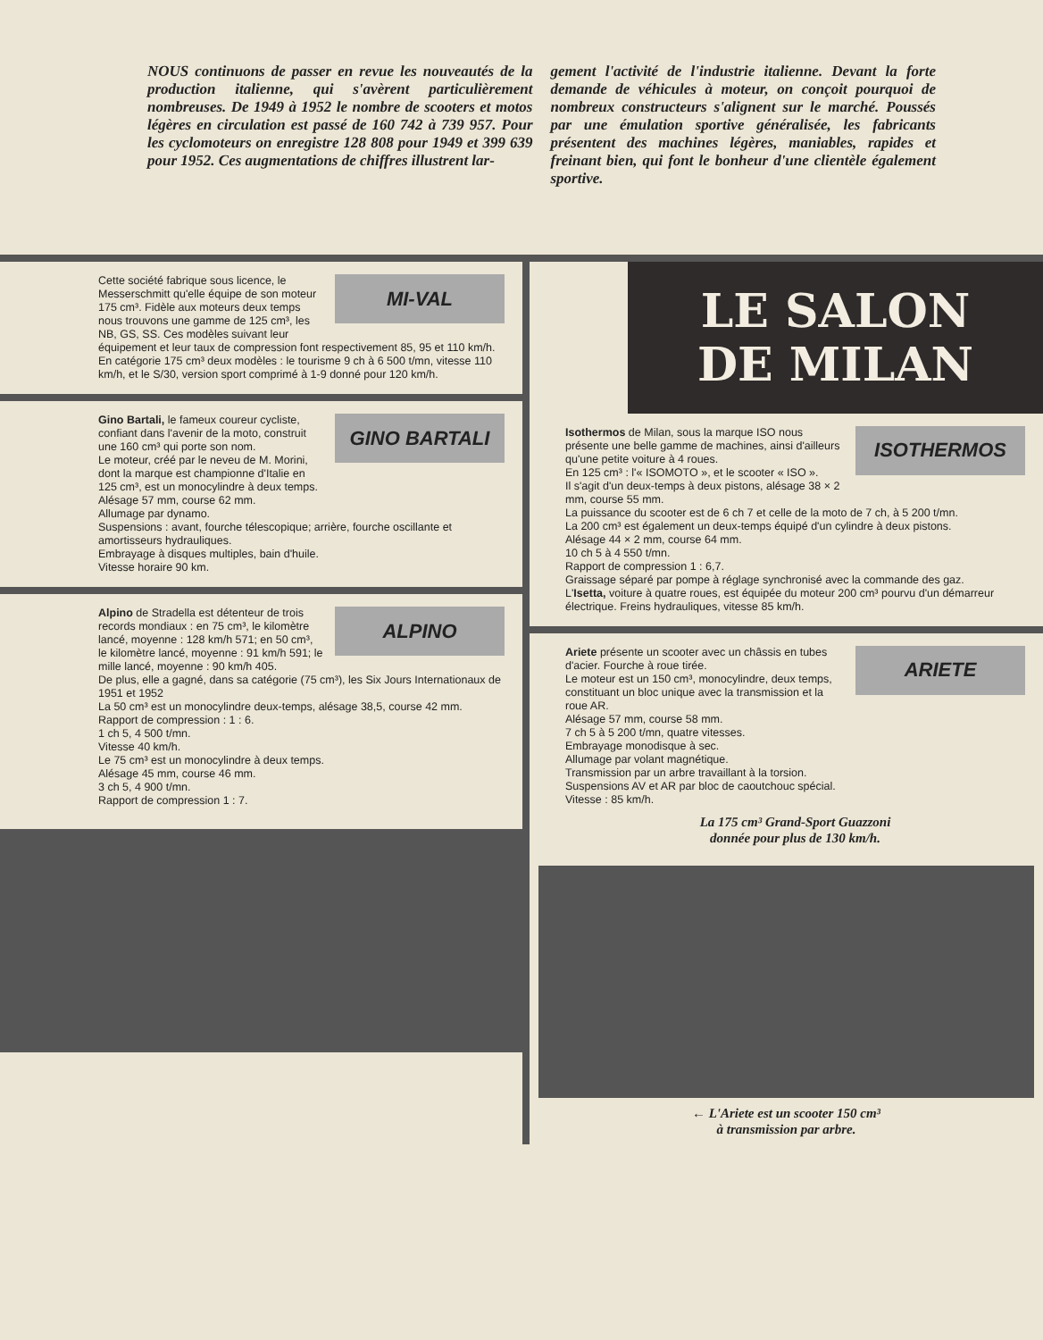NOUS continuons de passer en revue les nouveautés de la production italienne, qui s'avèrent particulièrement nombreuses. De 1949 à 1952 le nombre de scooters et motos légères en circulation est passé de 160 742 à 739 957. Pour les cyclomoteurs on enregistre 128 808 pour 1949 et 399 639 pour 1952. Ces augmentations de chiffres illustrent lar-
gement l'activité de l'industrie italienne. Devant la forte demande de véhicules à moteur, on conçoit pourquoi de nombreux constructeurs s'alignent sur le marché. Poussés par une émulation sportive généralisée, les fabricants présentent des machines légères, maniables, rapides et freinant bien, qui font le bonheur d'une clientèle également sportive.
MI-VAL
Cette société fabrique sous licence, le Messerschmitt qu'elle équipe de son moteur 175 cm³. Fidèle aux moteurs deux temps nous trouvons une gamme de 125 cm³, les NB, GS, SS. Ces modèles suivant leur équipement et leur taux de compression font respectivement 85, 95 et 110 km/h. En catégorie 175 cm³ deux modèles : le tourisme 9 ch à 6 500 t/mn, vitesse 110 km/h, et le S/30, version sport comprimé à 1-9 donné pour 120 km/h.
GINO BARTALI
Gino Bartali, le fameux coureur cycliste, confiant dans l'avenir de la moto, construit une 160 cm³ qui porte son nom.
Le moteur, créé par le neveu de M. Morini, dont la marque est championne d'Italie en 125 cm³, est un monocylindre à deux temps.
Alésage 57 mm, course 62 mm.
Allumage par dynamo.
Suspensions : avant, fourche télescopique; arrière, fourche oscillante et amortisseurs hydrauliques.
Embrayage à disques multiples, bain d'huile.
Vitesse horaire 90 km.
ALPINO
Alpino de Stradella est détenteur de trois records mondiaux : en 75 cm³, le kilomètre lancé, moyenne : 128 km/h 571; en 50 cm³, le kilomètre lancé, moyenne : 91 km/h 591; le mille lancé, moyenne : 90 km/h 405.
De plus, elle a gagné, dans sa catégorie (75 cm³), les Six Jours Internationaux de 1951 et 1952
La 50 cm³ est un monocylindre deux-temps, alésage 38,5, course 42 mm.
Rapport de compression : 1 : 6.
1 ch 5, 4 500 t/mn.
Vitesse 40 km/h.
Le 75 cm³ est un monocylindre à deux temps.
Alésage 45 mm, course 46 mm.
3 ch 5, 4 900 t/mn.
Rapport de compression 1 : 7.
LE SALON
DE MILAN
ISOTHERMOS
Isothermos de Milan, sous la marque ISO nous présente une belle gamme de machines, ainsi d'ailleurs qu'une petite voiture à 4 roues.
En 125 cm³ : l'« ISOMOTO », et le scooter « ISO ».
Il s'agit d'un deux-temps à deux pistons, alésage 38 × 2 mm, course 55 mm.
La puissance du scooter est de 6 ch 7 et celle de la moto de 7 ch, à 5 200 t/mn.
La 200 cm³ est également un deux-temps équipé d'un cylindre à deux pistons.
Alésage 44 × 2 mm, course 64 mm.
10 ch 5 à 4 550 t/mn.
Rapport de compression 1 : 6,7.
Graissage séparé par pompe à réglage synchronisé avec la commande des gaz.
L'Isetta, voiture à quatre roues, est équipée du moteur 200 cm³ pourvu d'un démarreur électrique. Freins hydrauliques, vitesse 85 km/h.
ARIETE
Ariete présente un scooter avec un châssis en tubes d'acier. Fourche à roue tirée.
Le moteur est un 150 cm³, monocylindre, deux temps, constituant un bloc unique avec la transmission et la roue AR.
Alésage 57 mm, course 58 mm.
7 ch 5 à 5 200 t/mn, quatre vitesses.
Embrayage monodisque à sec.
Allumage par volant magnétique.
Transmission par un arbre travaillant à la torsion.
Suspensions AV et AR par bloc de caoutchouc spécial.
Vitesse : 85 km/h.
La 175 cm³ Grand-Sport Guazzoni
donnée pour plus de 130 km/h.
← L'Ariete est un scooter 150 cm³
à transmission par arbre.